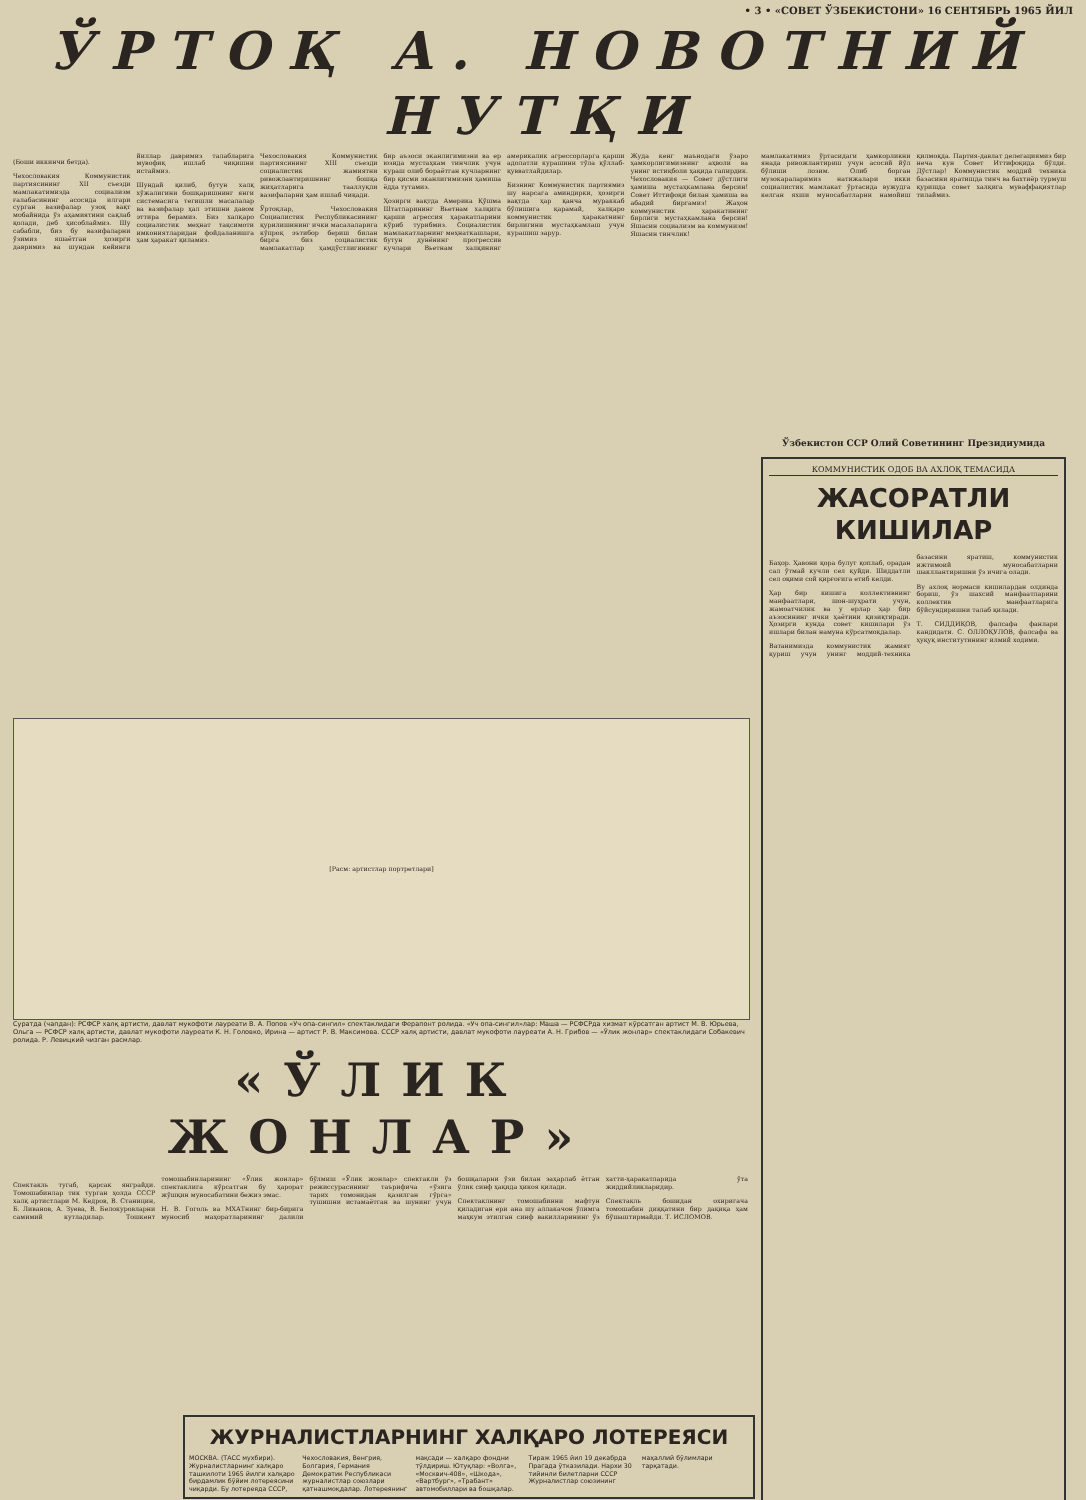• 3 • «СОВЕТ ЎЗБЕКИСТОНИ» 16 СЕНТЯБРЬ 1965 ЙИЛ
ЎРТОҚ А. НОВОТНИЙ НУТҚИ
(Боши иккинчи бетда).
Чехословакия Коммунистик партиясининг XII съезди мамлакатимизда социализм ғалабасининг асосида илгари сурган вазифалар узоқ вақт мобайнида ўз аҳамиятини сақлаб қолади, деб ҳисоблаймиз. Шу сабабли, биз бу вазифаларни ўзимиз яшаётган ҳозирги давримиз ва шундан кейинги йиллар давримиз талабларига мувофиқ ишлаб чиқишни истаймиз.
Шундай қилиб, бутун халқ хўжалигини бошқаришнинг янги системасига тегишли масалалар ва вазифалар ҳал этишни давом эттира берамиз. Биз халқаро социалистик меҳнат тақсимоти имкониятларидан фойдаланишга ҳам ҳаракат қиламиз.
Чехословакия Коммунистик партиясининг XIII съезди социалистик жамиятни ривожлантиришнинг бошқа жиҳатларига тааллуқли вазифаларни ҳам ишлаб чиқади.
Ўртоқлар, Чехословакия Социалистик Республикасининг қурилишининг ички масалаларига кўпроқ эътибор бериш билан бирга биз социалистик мамлакатлар ҳамдўстлигининг бир аъзоси эканлигимизни ва ер юзида мустаҳкам тинчлик учун кураш олиб бораётган кучларнинг бир қисми эканлигимизни ҳамиша ёдда тутамиз.
Ҳозирги вақтда Америка Қўшма Штатларининг Вьетнам халқига қарши агрессия ҳаракатларини кўриб турибмиз. Социалистик мамлакатларнинг меҳнаткашлари, бутун дунёнинг прогрессив кучлари Вьетнам халқининг америкалик агрессорларга қарши адолатли курашини тўла қўллаб-қувватлайдилар.
Бизнинг Коммунистик партиямиз шу нарсага аминдирки, ҳозирги вақтда ҳар қанча мураккаб бўлишига қарамай, халқаро коммунистик ҳаракатнинг бирлигини мустаҳкамлаш учун курашиш зарур.
Жуда кенг маънодаги ўзаро ҳамкорлигимизнинг аҳволи ва унинг истиқболи ҳақида гапирдик. Чехословакия — Совет дўстлиги ҳамиша мустаҳкамлана берсин! Совет Иттифоқи билан ҳамиша ва абадий биргамиз! Жаҳон коммунистик ҳаракатининг бирлиги мустаҳкамлана берсин! Яшасин социализм ва коммунизм! Яшасин тинчлик!
[Расм: артистлар портретлари]
Суратда (чапдан): РСФСР халқ артисти, давлат мукофоти лауреати В. А. Попов «Уч опа-сингил» спектаклидаги Ферапонт ролида. «Уч опа-сингил»лар: Маша — РСФСРда хизмат кўрсатган артист М. В. Юрьева, Ольга — РСФСР халқ артисти, давлат мукофоти лауреати К. Н. Головко, Ирина — артист Р. В. Максимова. СССР халқ артисти, давлат мукофоти лауреати А. Н. Грибов — «Ўлик жонлар» спектаклидаги Собакевич ролида. Р. Левицкий чизган расмлар.
«ЎЛИК ЖОНЛАР»
Спектакль тугаб, қарсак янграйди. Томошабинлар тик турган ҳолда СССР халқ артистлари М. Кедров, В. Станицин, Б. Ливанов, А. Зуева, В. Белокуровларни самимий кутладилар. Тошкент томошабинларининг «Ўлик жонлар» спектаклига кўрсатган бу ҳарорат жўшқин муносабатини бежиз эмас.
Н. В. Гоголь ва МХАТнинг бир-бирига муносиб маҳоратларининг далили бўлмиш «Ўлик жонлар» спектакли ўз режиссурасининг таърифича «ўзига тарих томонидан қазилган гўрга» тушишни истамаётган ва шунинг учун бошқаларни ўзи билан заҳарлаб ётган ўлик синф ҳақида ҳикоя қилади.
Спектаклнинг томошабинни мафтун қиладиган ери ана шу аллакачон ўлимга маҳкум этилган синф вакилларининг ўз хатти-ҳаракатларида ўта жиддийликларидир.
Спектакль бошидан охиригача томошабин диққатини бир дақиқа ҳам бўшаштирмайди. Т. ИСЛОМОВ.
ЖУРНАЛИСТЛАРНИНГ ХАЛҚАРО ЛОТЕРЕЯСИ
МОСКВА. (ТАСС мухбири). Журналистларнинг халқаро ташкилоти 1965 йилги халқаро бирдамлик бўйим лотереясини чиқарди. Бу лотереяда СССР, Чехословакия, Венгрия, Болгария, Германия Демократик Республикаси журналистлар союзлари қатнашмоқдалар. Лотереянинг мақсади — халқаро фондни тўлдириш. Ютуқлар: «Волга», «Москвич-408», «Шкода», «Вартбург», «Трабант» автомобиллари ва бошқалар. Тираж 1965 йил 19 декабрда Прагада ўтказилади. Нархи 30 тийинли билетларни СССР Журналистлар союзининг маҳаллий бўлимлари тарқатади.
мамлакатимиз ўртасидаги ҳамкорликни янада ривожлантириш учун асосий йўл бўлиши лозим. Олиб борган музокараларимиз натижалари икки социалистик мамлакат ўртасида вужудга келган яхши муносабатларни намойиш қилмоқда. Партия-давлат делегациямиз бир неча кун Совет Иттифоқида бўлди. Дўстлар! Коммунистик моддий техника базасини яратишда тинч ва бахтиёр турмуш қуришда совет халқига муваффақиятлар тилаймиз.
Ўзбекистон ССР Олий Советининг Президиумида
КОММУНИСТИК ОДОБ ВА АХЛОҚ ТЕМАСИДА
ЖАСОРАТЛИ КИШИЛАР
Баҳор. Ҳавони қора булут қоплаб, орадан сал ўтмай кучли сел қуйди. Шиддатли сел оқими сой қирғоғига етиб келди.
Ҳар бир кишига коллективнинг манфаатлари, шон-шуҳрати учун, жамоатчилик ва у ерлар ҳар бир аъзосининг ички ҳаётини қизиқтиради. Ҳозирги кунда совет кишилари ўз ишлари билан намуна кўрсатмоқдалар.
Ватанимизда коммунистик жамият қуриш учун унинг моддий-техника базасини яратиш, коммунистик ижтимоий муносабатларни шакллантиришни ўз ичига олади.
Ву ахлоқ нормаси кишилардан олдинда бориш, ўз шахсий манфаатларини коллектив манфаатларига бўйсундиришни талаб қилади.
Т. СИДДИҚОВ, фалсафа фанлари кандидати. С. ОЛЛОҚУЛОВ, фалсафа ва ҳуқуқ институтининг илмий ходими.